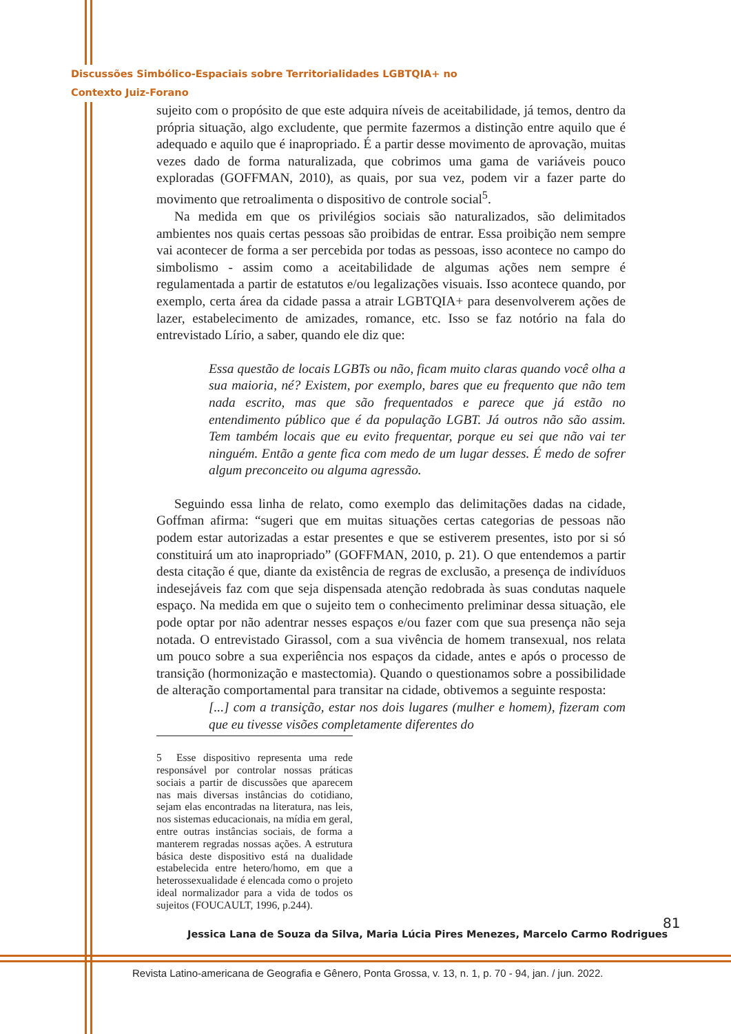Discussões Simbólico-Espaciais sobre Territorialidades LGBTQIA+ no
Contexto Juiz-Forano
sujeito com o propósito de que este adquira níveis de aceitabilidade, já temos, dentro da própria situação, algo excludente, que permite fazermos a distinção entre aquilo que é adequado e aquilo que é inapropriado. É a partir desse movimento de aprovação, muitas vezes dado de forma naturalizada, que cobrimos uma gama de variáveis pouco exploradas (GOFFMAN, 2010), as quais, por sua vez, podem vir a fazer parte do movimento que retroalimenta o dispositivo de controle social<sup>5</sup>.
Na medida em que os privilégios sociais são naturalizados, são delimitados ambientes nos quais certas pessoas são proibidas de entrar. Essa proibição nem sempre vai acontecer de forma a ser percebida por todas as pessoas, isso acontece no campo do simbolismo - assim como a aceitabilidade de algumas ações nem sempre é regulamentada a partir de estatutos e/ou legalizações visuais. Isso acontece quando, por exemplo, certa área da cidade passa a atrair LGBTQIA+ para desenvolverem ações de lazer, estabelecimento de amizades, romance, etc. Isso se faz notório na fala do entrevistado Lírio, a saber, quando ele diz que:
Essa questão de locais LGBTs ou não, ficam muito claras quando você olha a sua maioria, né? Existem, por exemplo, bares que eu frequento que não tem nada escrito, mas que são frequentados e parece que já estão no entendimento público que é da população LGBT. Já outros não são assim. Tem também locais que eu evito frequentar, porque eu sei que não vai ter ninguém. Então a gente fica com medo de um lugar desses. É medo de sofrer algum preconceito ou alguma agressão.
Seguindo essa linha de relato, como exemplo das delimitações dadas na cidade, Goffman afirma: “sugeri que em muitas situações certas categorias de pessoas não podem estar autorizadas a estar presentes e que se estiverem presentes, isto por si só constituirá um ato inapropriado” (GOFFMAN, 2010, p. 21). O que entendemos a partir desta citação é que, diante da existência de regras de exclusão, a presença de indivíduos indesejáveis faz com que seja dispensada atenção redobrada às suas condutas naquele espaço. Na medida em que o sujeito tem o conhecimento preliminar dessa situação, ele pode optar por não adentrar nesses espaços e/ou fazer com que sua presença não seja notada. O entrevistado Girassol, com a sua vivência de homem transexual, nos relata um pouco sobre a sua experiência nos espaços da cidade, antes e após o processo de transição (hormonização e mastectomia). Quando o questionamos sobre a possibilidade de alteração comportamental para transitar na cidade, obtivemos a seguinte resposta:
[...] com a transição, estar nos dois lugares (mulher e homem), fizeram com que eu tivesse visões completamente diferentes do
5 Esse dispositivo representa uma rede responsável por controlar nossas práticas sociais a partir de discussões que aparecem nas mais diversas instâncias do cotidiano, sejam elas encontradas na literatura, nas leis, nos sistemas educacionais, na mídia em geral, entre outras instâncias sociais, de forma a manterem regradas nossas ações. A estrutura básica deste dispositivo está na dualidade estabelecida entre hetero/homo, em que a heterossexualidade é elencada como o projeto ideal normalizador para a vida de todos os sujeitos (FOUCAULT, 1996, p.244).
81
Jessica Lana de Souza da Silva, Maria Lúcia Pires Menezes, Marcelo Carmo Rodrigues
Revista Latino-americana de Geografia e Gênero, Ponta Grossa, v. 13, n. 1, p. 70 - 94, jan. / jun. 2022.